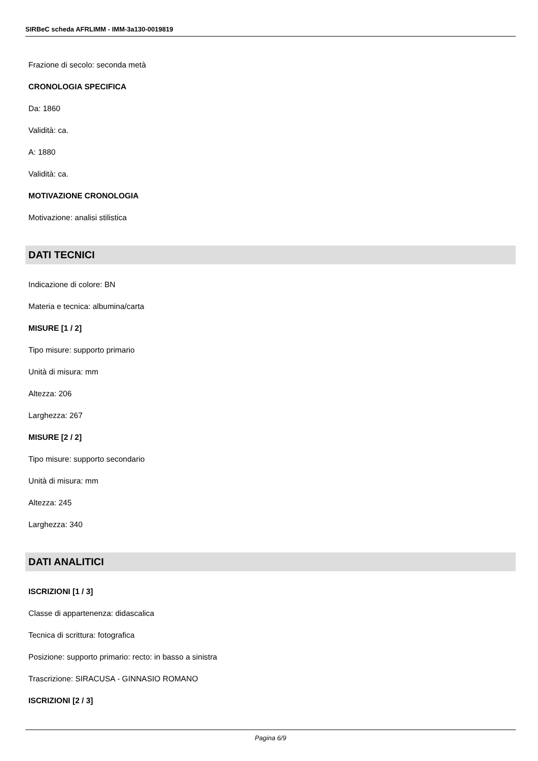SIRBeC scheda AFRLIMM - IMM-3a130-0019819
Frazione di secolo: seconda metà
CRONOLOGIA SPECIFICA
Da: 1860
Validità: ca.
A: 1880
Validità: ca.
MOTIVAZIONE CRONOLOGIA
Motivazione: analisi stilistica
DATI TECNICI
Indicazione di colore: BN
Materia e tecnica: albumina/carta
MISURE [1 / 2]
Tipo misure: supporto primario
Unità di misura: mm
Altezza: 206
Larghezza: 267
MISURE [2 / 2]
Tipo misure: supporto secondario
Unità di misura: mm
Altezza: 245
Larghezza: 340
DATI ANALITICI
ISCRIZIONI [1 / 3]
Classe di appartenenza: didascalica
Tecnica di scrittura: fotografica
Posizione: supporto primario: recto: in basso a sinistra
Trascrizione: SIRACUSA - GINNASIO ROMANO
ISCRIZIONI [2 / 3]
Pagina 6/9